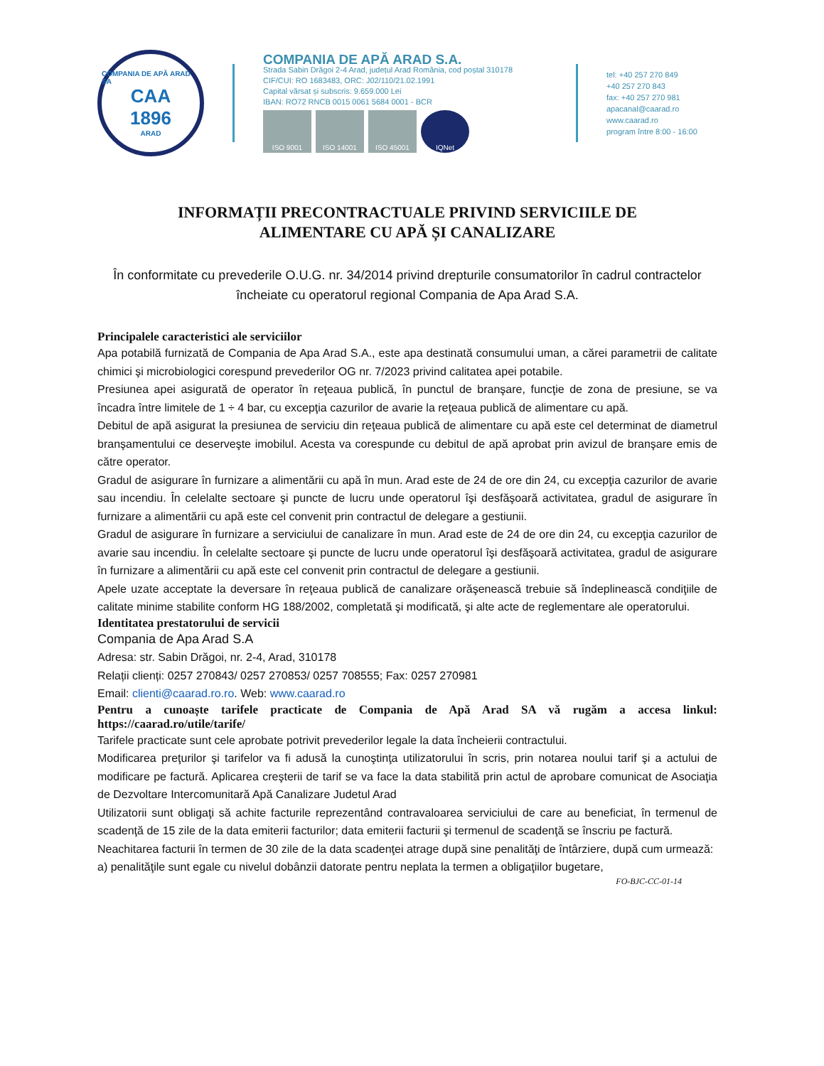COMPANIA DE APĂ ARAD SA
CAA
1896
ARAD
COMPANIA DE APĂ ARAD S.A.
Strada Sabin Drăgoi 2-4 Arad, județul Arad România, cod poștal 310178
CIF/CUI: RO 1683483, ORC: J02/110/21.02.1991
Capital vărsat și subscris: 9.659.000 Lei
IBAN: RO72 RNCB 0015 0061 5684 0001 - BCR
ISO 9001 ISO 14001 ISO 45001 IQNet
tel: +40 257 270 849
+40 257 270 843
fax: +40 257 270 981
apacanal@caarad.ro
www.caarad.ro
program între 8:00 - 16:00
INFORMAȚII PRECONTRACTUALE PRIVIND SERVICIILE DE
ALIMENTARE CU APĂ ȘI CANALIZARE
În conformitate cu prevederile O.U.G. nr. 34/2014 privind drepturile consumatorilor în cadrul contractelor încheiate cu operatorul regional Compania de Apa Arad S.A.
Principalele caracteristici ale serviciilor
Apa potabilă furnizată de Compania de Apa Arad S.A., este apa destinată consumului uman, a cărei parametrii de calitate chimici şi microbiologici corespund prevederilor OG nr. 7/2023 privind calitatea apei potabile.
Presiunea apei asigurată de operator în reţeaua publică, în punctul de branşare, funcţie de zona de presiune, se va încadra între limitele de 1 ÷ 4 bar, cu excepţia cazurilor de avarie la reţeaua publică de alimentare cu apă.
Debitul de apă asigurat la presiunea de serviciu din reţeaua publică de alimentare cu apă este cel determinat de diametrul branşamentului ce deserveşte imobilul. Acesta va corespunde cu debitul de apă aprobat prin avizul de branşare emis de către operator.
Gradul de asigurare în furnizare a alimentării cu apă în mun. Arad este de 24 de ore din 24, cu excepţia cazurilor de avarie sau incendiu. În celelalte sectoare şi puncte de lucru unde operatorul îşi desfăşoară activitatea, gradul de asigurare în furnizare a alimentării cu apă este cel convenit prin contractul de delegare a gestiunii.
Gradul de asigurare în furnizare a serviciului de canalizare în mun. Arad este de 24 de ore din 24, cu excepţia cazurilor de avarie sau incendiu. În celelalte sectoare şi puncte de lucru unde operatorul îşi desfăşoară activitatea, gradul de asigurare în furnizare a alimentării cu apă este cel convenit prin contractul de delegare a gestiunii.
Apele uzate acceptate la deversare în reţeaua publică de canalizare orăşenească trebuie să îndeplinească condiţiile de calitate minime stabilite conform HG 188/2002, completată şi modificată, şi alte acte de reglementare ale operatorului.
Identitatea prestatorului de servicii
Compania de Apa Arad S.A
Adresa: str. Sabin Drăgoi, nr. 2-4, Arad, 310178
Relații clienți: 0257 270843/ 0257 270853/ 0257 708555; Fax: 0257 270981
Email: clienti@caarad.ro.ro. Web: www.caarad.ro
Pentru a cunoaște tarifele practicate de Compania de Apă Arad SA vă rugăm a accesa linkul: https://caarad.ro/utile/tarife/
Tarifele practicate sunt cele aprobate potrivit prevederilor legale la data încheierii contractului.
Modificarea preţurilor şi tarifelor va fi adusă la cunoştinţa utilizatorului în scris, prin notarea noului tarif şi a actului de modificare pe factură. Aplicarea creşterii de tarif se va face la data stabilită prin actul de aprobare comunicat de Asociaţia de Dezvoltare Intercomunitară Apă Canalizare Judetul Arad
Utilizatorii sunt obligaţi să achite facturile reprezentând contravaloarea serviciului de care au beneficiat, în termenul de scadenţă de 15 zile de la data emiterii facturilor; data emiterii facturii şi termenul de scadenţă se înscriu pe factură.
Neachitarea facturii în termen de 30 zile de la data scadenţei atrage după sine penalităţi de întârziere, după cum urmează:
a) penalităţile sunt egale cu nivelul dobânzii datorate pentru neplata la termen a obligaţiilor bugetare,
FO-BJC-CC-01-14